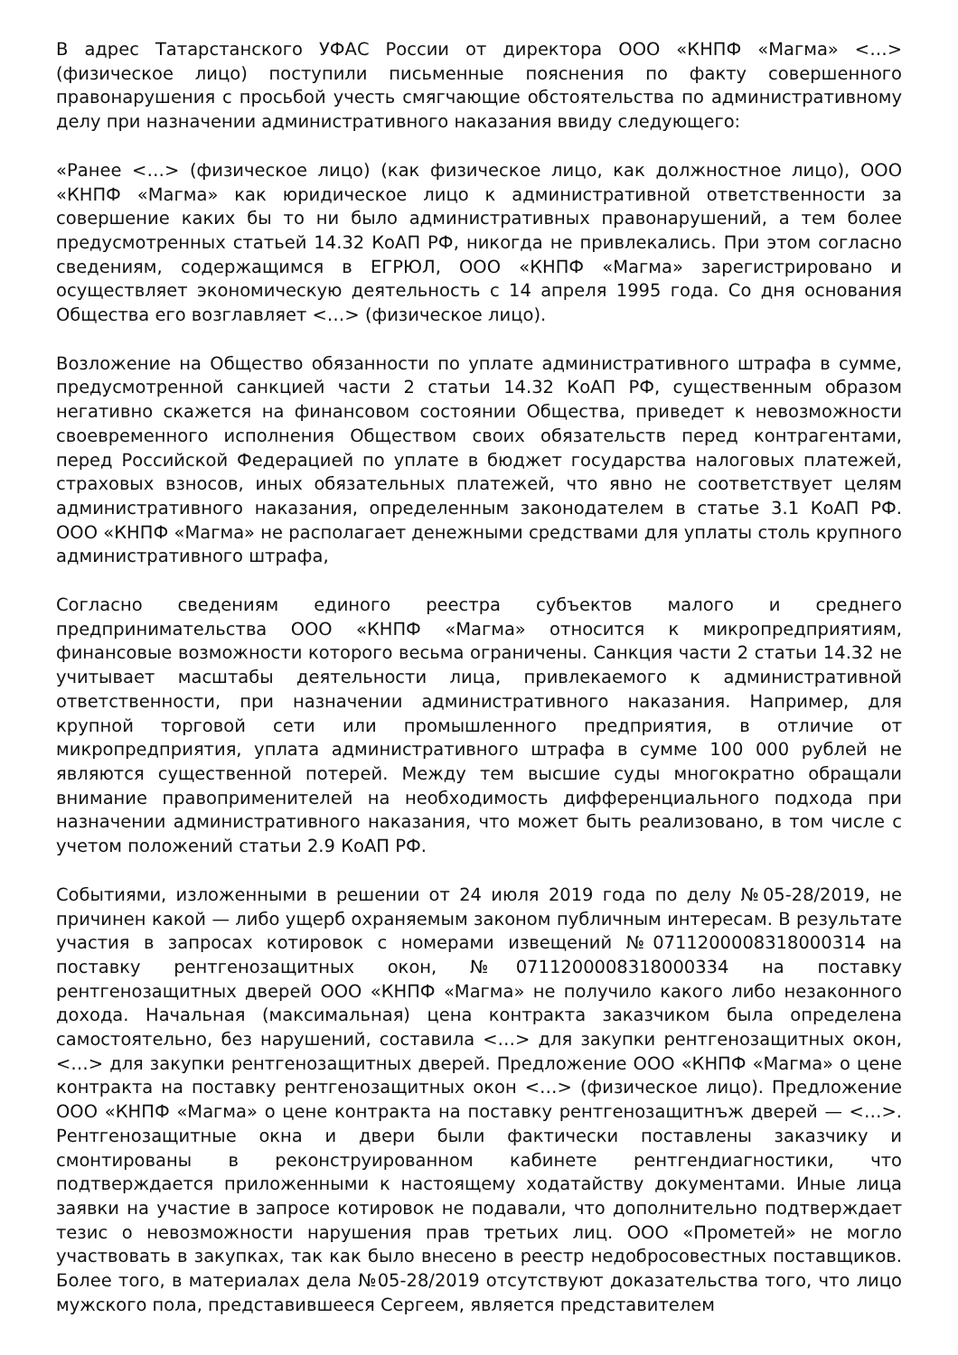В адрес Татарстанского УФАС России от директора ООО «КНПФ «Магма» <…> (физическое лицо) поступили письменные пояснения по факту совершенного правонарушения с просьбой учесть смягчающие обстоятельства по административному делу при назначении административного наказания ввиду следующего:
«Ранее <…> (физическое лицо) (как физическое лицо, как должностное лицо), ООО «КНПФ «Магма» как юридическое лицо к административной ответственности за совершение каких бы то ни было административных правонарушений, а тем более предусмотренных статьей 14.32 КоАП РФ, никогда не привлекались. При этом согласно сведениям, содержащимся в ЕГРЮЛ, ООО «КНПФ «Магма» зарегистрировано и осуществляет экономическую деятельность с 14 апреля 1995 года. Со дня основания Общества его возглавляет <…> (физическое лицо).
Возложение на Общество обязанности по уплате административного штрафа в сумме, предусмотренной санкцией части 2 статьи 14.32 КоАП РФ, существенным образом негативно скажется на финансовом состоянии Общества, приведет к невозможности своевременного исполнения Обществом своих обязательств перед контрагентами, перед Российской Федерацией по уплате в бюджет государства налоговых платежей, страховых взносов, иных обязательных платежей, что явно не соответствует целям административного наказания, определенным законодателем в статье 3.1 КоАП РФ. ООО «КНПФ «Магма» не располагает денежными средствами для уплаты столь крупного административного штрафа,
Согласно сведениям единого реестра субъектов малого и среднего предпринимательства ООО «КНПФ «Магма» относится к микропредприятиям, финансовые возможности которого весьма ограничены. Санкция части 2 статьи 14.32 не учитывает масштабы деятельности лица, привлекаемого к административной ответственности, при назначении административного наказания. Например, для крупной торговой сети или промышленного предприятия, в отличие от микропредприятия, уплата административного штрафа в сумме 100 000 рублей не являются существенной потерей. Между тем высшие суды многократно обращали внимание правоприменителей на необходимость дифференциального подхода при назначении административного наказания, что может быть реализовано, в том числе с учетом положений статьи 2.9 КоАП РФ.
Событиями, изложенными в решении от 24 июля 2019 года по делу №05-28/2019, не причинен какой — либо ущерб охраняемым законом публичным интересам. В результате участия в запросах котировок с номерами извещений №0711200008318000314 на поставку рентгенозащитных окон, №0711200008318000334 на поставку рентгенозащитных дверей ООО «КНПФ «Магма» не получило какого либо незаконного дохода. Начальная (максимальная) цена контракта заказчиком была определена самостоятельно, без нарушений, составила <…> для закупки рентгенозащитных окон, <…> для закупки рентгенозащитных дверей. Предложение ООО «КНПФ «Магма» о цене контракта на поставку рентгенозащитных окон <…> (физическое лицо). Предложение ООО «КНПФ «Магма» о цене контракта на поставку рентгенозащитнъж дверей — <…>. Рентгенозащитные окна и двери были фактически поставлены заказчику и смонтированы в реконструированном кабинете рентгендиагностики, что подтверждается приложенными к настоящему ходатайству документами. Иные лица заявки на участие в запросе котировок не подавали, что дополнительно подтверждает тезис о невозможности нарушения прав третьих лиц. ООО «Прометей» не могло участвовать в закупках, так как было внесено в реестр недобросовестных поставщиков. Более того, в материалах дела №05-28/2019 отсутствуют доказательства того, что лицо мужского пола, представившееся Сергеем, является представителем